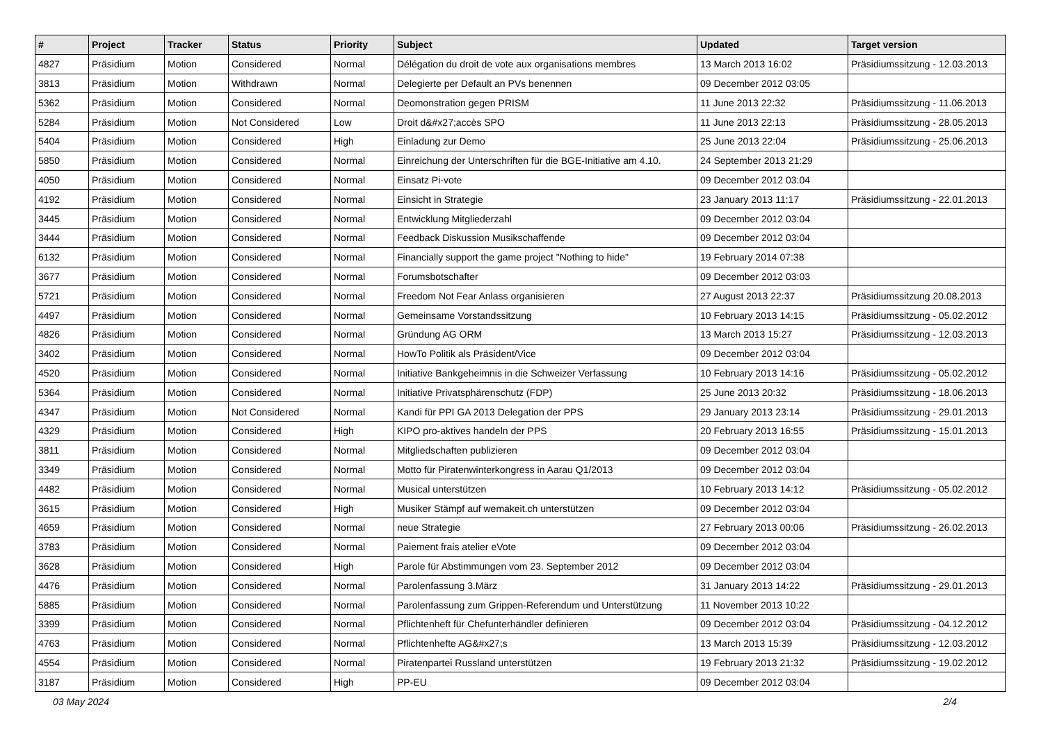| # | Project | Tracker | Status | Priority | Subject | Updated | Target version |
| --- | --- | --- | --- | --- | --- | --- | --- |
| 4827 | Präsidium | Motion | Considered | Normal | Délégation du droit de vote aux organisations membres | 13 March 2013 16:02 | Präsidiumssitzung - 12.03.2013 |
| 3813 | Präsidium | Motion | Withdrawn | Normal | Delegierte per Default an PVs benennen | 09 December 2012 03:05 | |
| 5362 | Präsidium | Motion | Considered | Normal | Deomonstration gegen PRISM | 11 June 2013 22:32 | Präsidiumssitzung - 11.06.2013 |
| 5284 | Präsidium | Motion | Not Considered | Low | Droit d&#x27;accès SPO | 11 June 2013 22:13 | Präsidiumssitzung - 28.05.2013 |
| 5404 | Präsidium | Motion | Considered | High | Einladung zur Demo | 25 June 2013 22:04 | Präsidiumssitzung - 25.06.2013 |
| 5850 | Präsidium | Motion | Considered | Normal | Einreichung der Unterschriften für die BGE-Initiative am 4.10. | 24 September 2013 21:29 | |
| 4050 | Präsidium | Motion | Considered | Normal | Einsatz Pi-vote | 09 December 2012 03:04 | |
| 4192 | Präsidium | Motion | Considered | Normal | Einsicht in Strategie | 23 January 2013 11:17 | Präsidiumssitzung - 22.01.2013 |
| 3445 | Präsidium | Motion | Considered | Normal | Entwicklung Mitgliederzahl | 09 December 2012 03:04 | |
| 3444 | Präsidium | Motion | Considered | Normal | Feedback Diskussion Musikschaffende | 09 December 2012 03:04 | |
| 6132 | Präsidium | Motion | Considered | Normal | Financially support the game project "Nothing to hide" | 19 February 2014 07:38 | |
| 3677 | Präsidium | Motion | Considered | Normal | Forumsbotschafter | 09 December 2012 03:03 | |
| 5721 | Präsidium | Motion | Considered | Normal | Freedom Not Fear Anlass organisieren | 27 August 2013 22:37 | Präsidiumssitzung 20.08.2013 |
| 4497 | Präsidium | Motion | Considered | Normal | Gemeinsame Vorstandssitzung | 10 February 2013 14:15 | Präsidiumssitzung - 05.02.2012 |
| 4826 | Präsidium | Motion | Considered | Normal | Gründung AG ORM | 13 March 2013 15:27 | Präsidiumssitzung - 12.03.2013 |
| 3402 | Präsidium | Motion | Considered | Normal | HowTo Politik als Präsident/Vice | 09 December 2012 03:04 | |
| 4520 | Präsidium | Motion | Considered | Normal | Initiative Bankgeheimnis in die Schweizer Verfassung | 10 February 2013 14:16 | Präsidiumssitzung - 05.02.2012 |
| 5364 | Präsidium | Motion | Considered | Normal | Initiative Privatsphärenschutz (FDP) | 25 June 2013 20:32 | Präsidiumssitzung - 18.06.2013 |
| 4347 | Präsidium | Motion | Not Considered | Normal | Kandi für PPI GA 2013 Delegation der PPS | 29 January 2013 23:14 | Präsidiumssitzung - 29.01.2013 |
| 4329 | Präsidium | Motion | Considered | High | KIPO pro-aktives handeln der PPS | 20 February 2013 16:55 | Präsidiumssitzung - 15.01.2013 |
| 3811 | Präsidium | Motion | Considered | Normal | Mitgliedschaften publizieren | 09 December 2012 03:04 | |
| 3349 | Präsidium | Motion | Considered | Normal | Motto für Piratenwinterkongress in Aarau Q1/2013 | 09 December 2012 03:04 | |
| 4482 | Präsidium | Motion | Considered | Normal | Musical unterstützen | 10 February 2013 14:12 | Präsidiumssitzung - 05.02.2012 |
| 3615 | Präsidium | Motion | Considered | High | Musiker Stämpf auf wemakeit.ch unterstützen | 09 December 2012 03:04 | |
| 4659 | Präsidium | Motion | Considered | Normal | neue Strategie | 27 February 2013 00:06 | Präsidiumssitzung - 26.02.2013 |
| 3783 | Präsidium | Motion | Considered | Normal | Paiement frais atelier eVote | 09 December 2012 03:04 | |
| 3628 | Präsidium | Motion | Considered | High | Parole für Abstimmungen vom 23. September 2012 | 09 December 2012 03:04 | |
| 4476 | Präsidium | Motion | Considered | Normal | Parolenfassung 3.März | 31 January 2013 14:22 | Präsidiumssitzung - 29.01.2013 |
| 5885 | Präsidium | Motion | Considered | Normal | Parolenfassung zum Grippen-Referendum und Unterstützung | 11 November 2013 10:22 | |
| 3399 | Präsidium | Motion | Considered | Normal | Pflichtenheft für Chefunterhändler definieren | 09 December 2012 03:04 | Präsidiumssitzung - 04.12.2012 |
| 4763 | Präsidium | Motion | Considered | Normal | Pflichtenhefte AG&#x27;s | 13 March 2013 15:39 | Präsidiumssitzung - 12.03.2012 |
| 4554 | Präsidium | Motion | Considered | Normal | Piratenpartei Russland unterstützen | 19 February 2013 21:32 | Präsidiumssitzung - 19.02.2012 |
| 3187 | Präsidium | Motion | Considered | High | PP-EU | 09 December 2012 03:04 | |
03 May 2024 2/4